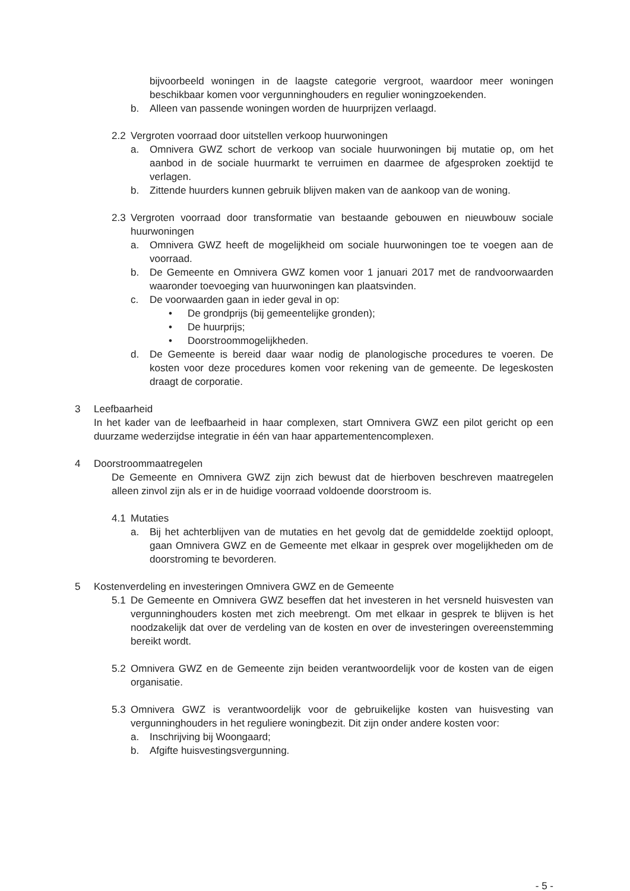bijvoorbeeld woningen in de laagste categorie vergroot, waardoor meer woningen beschikbaar komen voor vergunninghouders en regulier woningzoekenden.
b. Alleen van passende woningen worden de huurprijzen verlaagd.
2.2 Vergroten voorraad door uitstellen verkoop huurwoningen
a. Omnivera GWZ schort de verkoop van sociale huurwoningen bij mutatie op, om het aanbod in de sociale huurmarkt te verruimen en daarmee de afgesproken zoektijd te verlagen.
b. Zittende huurders kunnen gebruik blijven maken van de aankoop van de woning.
2.3 Vergroten voorraad door transformatie van bestaande gebouwen en nieuwbouw sociale huurwoningen
a. Omnivera GWZ heeft de mogelijkheid om sociale huurwoningen toe te voegen aan de voorraad.
b. De Gemeente en Omnivera GWZ komen voor 1 januari 2017 met de randvoorwaarden waaronder toevoeging van huurwoningen kan plaatsvinden.
c. De voorwaarden gaan in ieder geval in op:
• De grondprijs (bij gemeentelijke gronden);
• De huurprijs;
• Doorstroommogelijkheden.
d. De Gemeente is bereid daar waar nodig de planologische procedures te voeren. De kosten voor deze procedures komen voor rekening van de gemeente. De legeskosten draagt de corporatie.
3 Leefbaarheid
In het kader van de leefbaarheid in haar complexen, start Omnivera GWZ een pilot gericht op een duurzame wederzijdse integratie in één van haar appartementencomplexen.
4 Doorstroommaatregelen
De Gemeente en Omnivera GWZ zijn zich bewust dat de hierboven beschreven maatregelen alleen zinvol zijn als er in de huidige voorraad voldoende doorstroom is.
4.1 Mutaties
a. Bij het achterblijven van de mutaties en het gevolg dat de gemiddelde zoektijd oploopt, gaan Omnivera GWZ en de Gemeente met elkaar in gesprek over mogelijkheden om de doorstroming te bevorderen.
5 Kostenverdeling en investeringen Omnivera GWZ en de Gemeente
5.1 De Gemeente en Omnivera GWZ beseffen dat het investeren in het versneld huisvesten van vergunninghouders kosten met zich meebrengt. Om met elkaar in gesprek te blijven is het noodzakelijk dat over de verdeling van de kosten en over de investeringen overeenstemming bereikt wordt.
5.2 Omnivera GWZ en de Gemeente zijn beiden verantwoordelijk voor de kosten van de eigen organisatie.
5.3 Omnivera GWZ is verantwoordelijk voor de gebruikelijke kosten van huisvesting van vergunninghouders in het reguliere woningbezit. Dit zijn onder andere kosten voor:
a. Inschrijving bij Woongaard;
b. Afgifte huisvestingsvergunning.
- 5 -